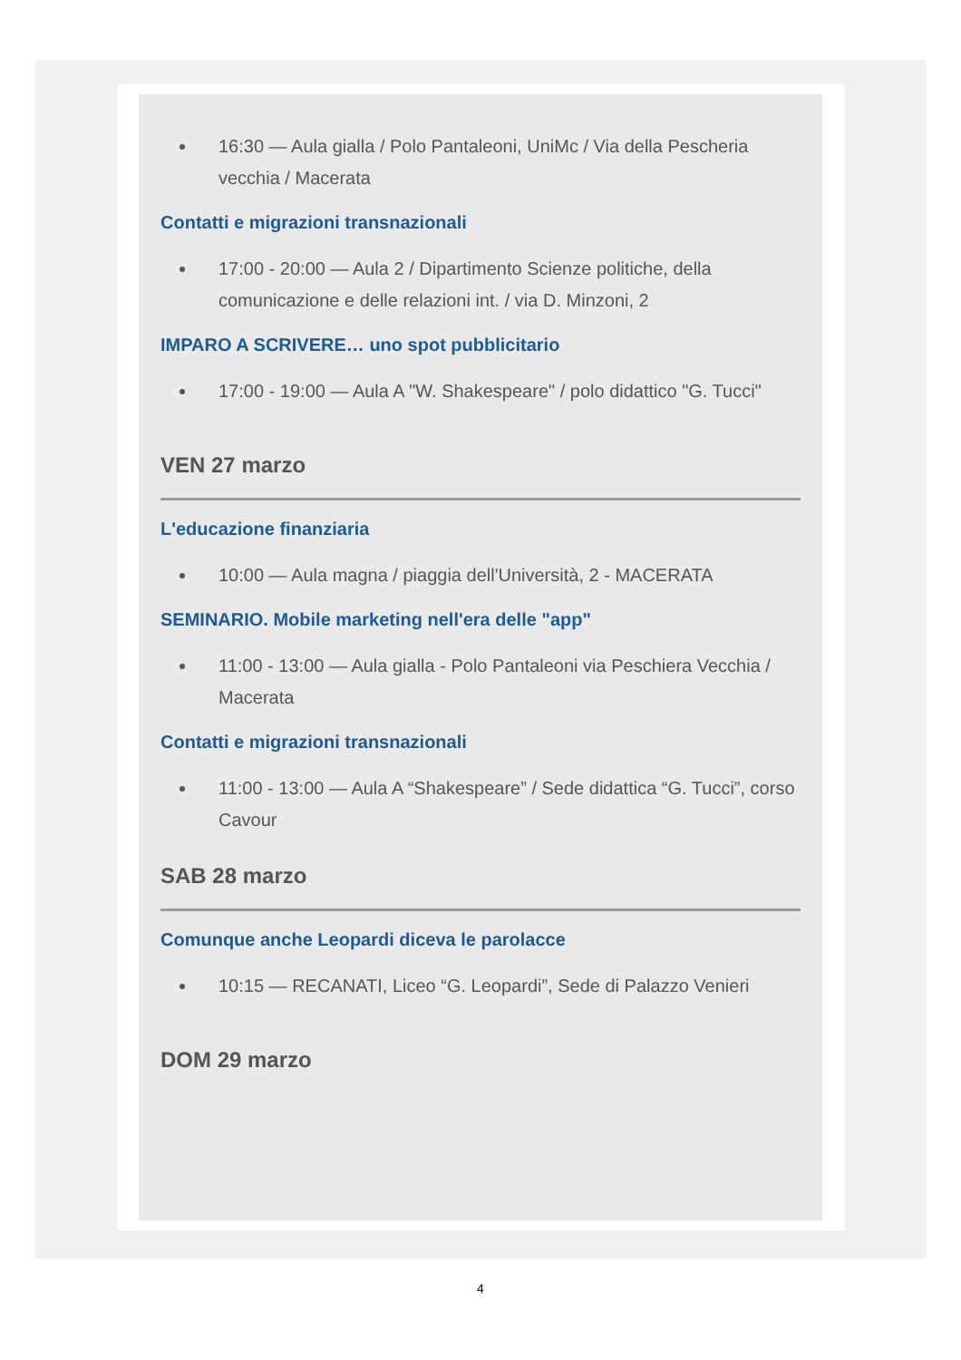16:30 — Aula gialla / Polo Pantaleoni, UniMc / Via della Pescheria vecchia / Macerata
Contatti e migrazioni transnazionali
17:00 - 20:00 — Aula 2 / Dipartimento Scienze politiche, della comunicazione e delle relazioni int. / via D. Minzoni, 2
IMPARO A SCRIVERE… uno spot pubblicitario
17:00 - 19:00 — Aula A "W. Shakespeare" / polo didattico "G. Tucci"
VEN 27 marzo
L'educazione finanziaria
10:00 — Aula magna / piaggia dell'Università, 2 - MACERATA
SEMINARIO. Mobile marketing nell'era delle "app"
11:00 - 13:00 — Aula gialla - Polo Pantaleoni via Peschiera Vecchia / Macerata
Contatti e migrazioni transnazionali
11:00 - 13:00 — Aula A “Shakespeare” / Sede didattica “G. Tucci”, corso Cavour
SAB 28 marzo
Comunque anche Leopardi diceva le parolacce
10:15 — RECANATI, Liceo “G. Leopardi”, Sede di Palazzo Venieri
DOM 29 marzo
4